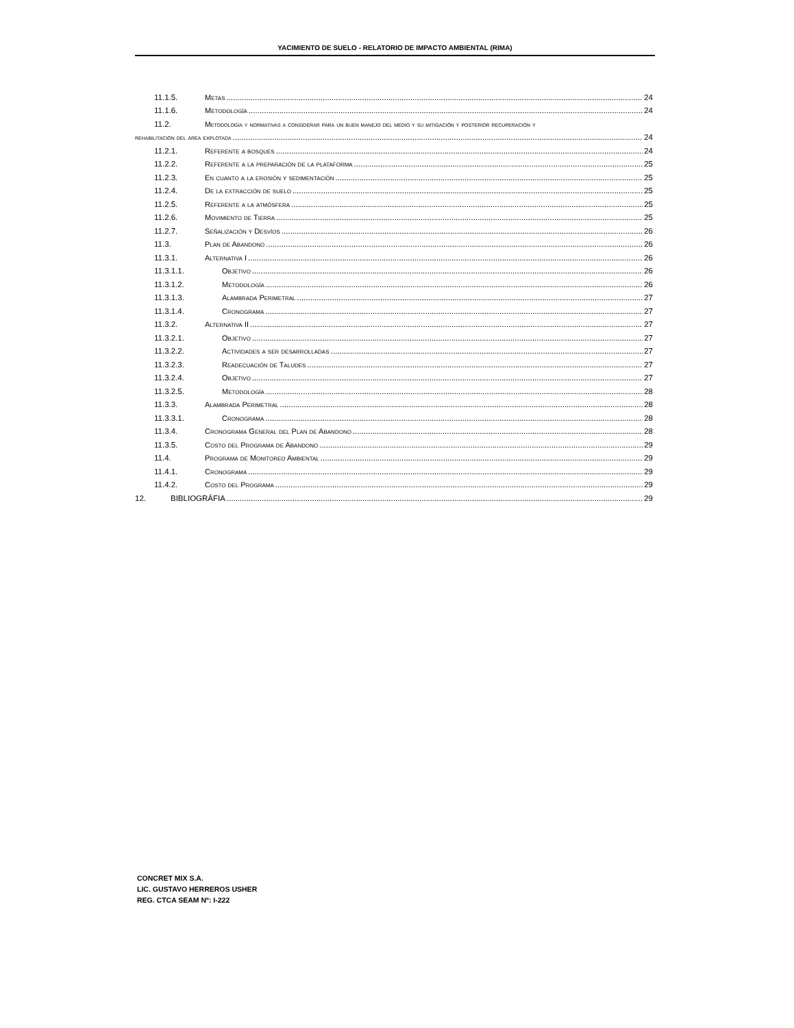YACIMIENTO DE SUELO - RELATORIO DE IMPACTO AMBIENTAL (RIMA)
11.1.5. Metas 24
11.1.6. Metodología 24
11.2. Metodología y normativas a considerar para un buen manejo del medio y su mitigación y posterior recuperación y
rehabilitación del área explotada 24
11.2.1. Referente a bosques 24
11.2.2. Referente a la preparación de la plataforma 25
11.2.3. En cuanto a la erosión y sedimentación 25
11.2.4. De la extracción de suelo 25
11.2.5. Referente a la atmósfera 25
11.2.6. Movimiento de Tierra 25
11.2.7. Señalización y Desvíos 26
11.3. Plan de Abandono 26
11.3.1. Alternativa I 26
11.3.1.1. Objetivo 26
11.3.1.2. Metodología 26
11.3.1.3. Alambrada Perimetral 27
11.3.1.4. Cronograma 27
11.3.2. Alternativa II 27
11.3.2.1. Objetivo 27
11.3.2.2. Actividades a ser desarrolladas 27
11.3.2.3. Readecuación de Taludes 27
11.3.2.4. Objetivo 27
11.3.2.5. Metodología 28
11.3.3. Alambrada Perimetral 28
11.3.3.1. Cronograma 28
11.3.4. Cronograma General del Plan de Abandono 28
11.3.5. Costo del Programa de Abandono 29
11.4. Programa de Monitoreo Ambiental 29
11.4.1. Cronograma 29
11.4.2. Costo del Programa 29
12. BIBLIOGRÁFIA 29
CONCRET MIX S.A.
LIC. GUSTAVO HERREROS USHER
REG. CTCA SEAM Nº: I-222